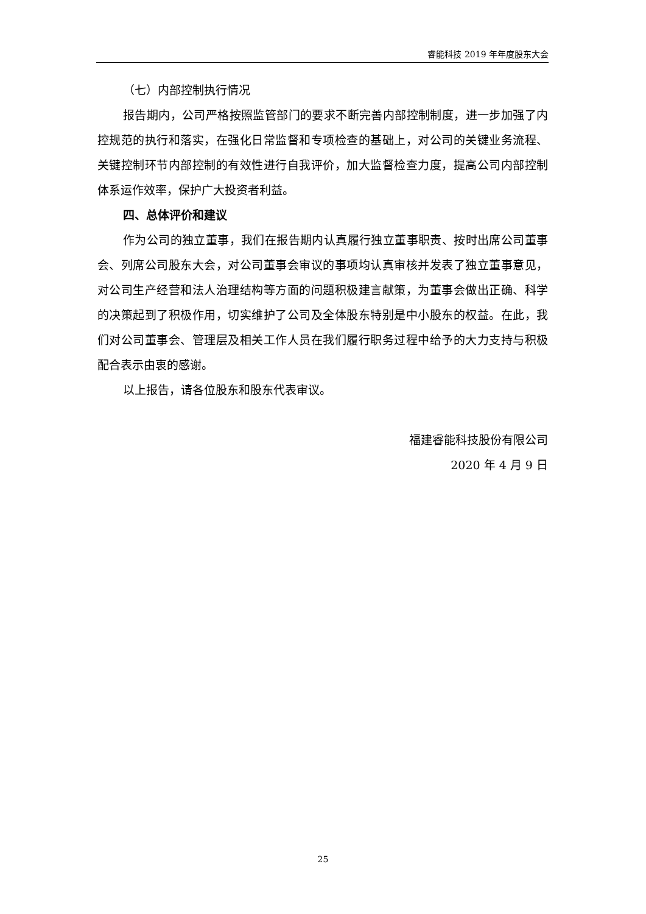睿能科技 2019 年年度股东大会
（七）内部控制执行情况
报告期内，公司严格按照监管部门的要求不断完善内部控制制度，进一步加强了内控规范的执行和落实，在强化日常监督和专项检查的基础上，对公司的关键业务流程、关键控制环节内部控制的有效性进行自我评价，加大监督检查力度，提高公司内部控制体系运作效率，保护广大投资者利益。
四、总体评价和建议
作为公司的独立董事，我们在报告期内认真履行独立董事职责、按时出席公司董事会、列席公司股东大会，对公司董事会审议的事项均认真审核并发表了独立董事意见，对公司生产经营和法人治理结构等方面的问题积极建言献策，为董事会做出正确、科学的决策起到了积极作用，切实维护了公司及全体股东特别是中小股东的权益。在此，我们对公司董事会、管理层及相关工作人员在我们履行职务过程中给予的大力支持与积极配合表示由衷的感谢。
以上报告，请各位股东和股东代表审议。
福建睿能科技股份有限公司
2020 年 4 月 9 日
25